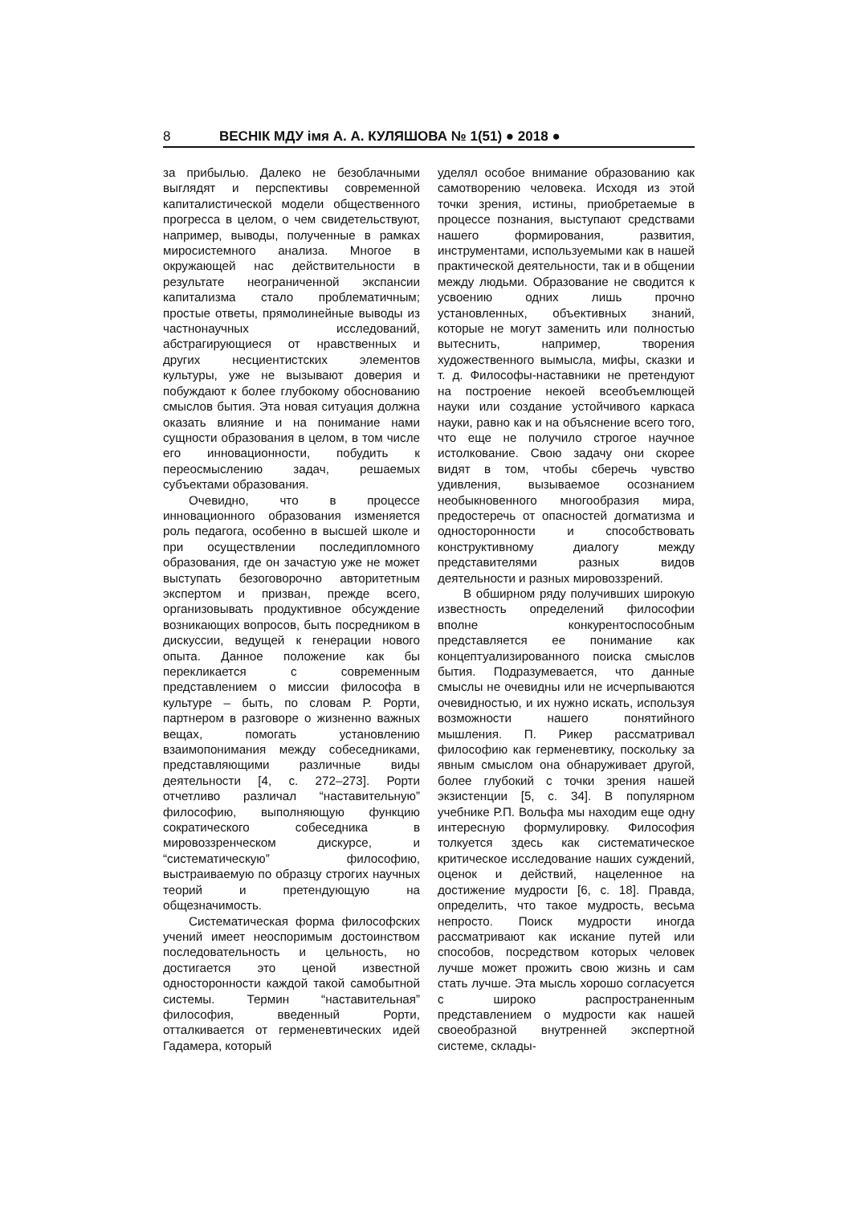8 ВЕСНІК МДУ імя А. А. КУЛЯШОВА № 1(51) ● 2018 ●
за прибылью. Далеко не безоблачными выглядят и перспективы современной капиталистической модели общественного прогресса в целом, о чем свидетельствуют, например, выводы, полученные в рамках миросистемного анализа. Многое в окружающей нас действительности в результате неограниченной экспансии капитализма стало проблематичным; простые ответы, прямолинейные выводы из частнонаучных исследований, абстрагирующиеся от нравственных и других несциентистских элементов культуры, уже не вызывают доверия и побуждают к более глубокому обоснованию смыслов бытия. Эта новая ситуация должна оказать влияние и на понимание нами сущности образования в целом, в том числе его инновационности, побудить к переосмыслению задач, решаемых субъектами образования.
Очевидно, что в процессе инновационного образования изменяется роль педагога, особенно в высшей школе и при осуществлении последипломного образования, где он зачастую уже не может выступать безоговорочно авторитетным экспертом и призван, прежде всего, организовывать продуктивное обсуждение возникающих вопросов, быть посредником в дискуссии, ведущей к генерации нового опыта. Данное положение как бы перекликается с современным представлением о миссии философа в культуре – быть, по словам Р. Рорти, партнером в разговоре о жизненно важных вещах, помогать установлению взаимопонимания между собеседниками, представляющими различные виды деятельности [4, с. 272–273]. Рорти отчетливо различал “наставительную” философию, выполняющую функцию сократического собеседника в мировоззренческом дискурсе, и “систематическую” философию, выстраиваемую по образцу строгих научных теорий и претендующую на общезначимость.
Систематическая форма философских учений имеет неоспоримым достоинством последовательность и цельность, но достигается это ценой известной односторонности каждой такой самобытной системы. Термин “наставительная” философия, введенный Рорти, отталкивается от герменевтических идей Гадамера, который
уделял особое внимание образованию как самотворению человека. Исходя из этой точки зрения, истины, приобретаемые в процессе познания, выступают средствами нашего формирования, развития, инструментами, используемыми как в нашей практической деятельности, так и в общении между людьми. Образование не сводится к усвоению одних лишь прочно установленных, объективных знаний, которые не могут заменить или полностью вытеснить, например, творения художественного вымысла, мифы, сказки и т. д. Философы-наставники не претендуют на построение некоей всеобъемлющей науки или создание устойчивого каркаса науки, равно как и на объяснение всего того, что еще не получило строгое научное истолкование. Свою задачу они скорее видят в том, чтобы сберечь чувство удивления, вызываемое осознанием необыкновенного многообразия мира, предостеречь от опасностей догматизма и односторонности и способствовать конструктивному диалогу между представителями разных видов деятельности и разных мировоззрений.
В обширном ряду получивших широкую известность определений философии вполне конкурентоспособным представляется ее понимание как концептуализированного поиска смыслов бытия. Подразумевается, что данные смыслы не очевидны или не исчерпываются очевидностью, и их нужно искать, используя возможности нашего понятийного мышления. П. Рикер рассматривал философию как герменевтику, поскольку за явным смыслом она обнаруживает другой, более глубокий с точки зрения нашей экзистенции [5, с. 34]. В популярном учебнике Р.П. Вольфа мы находим еще одну интересную формулировку. Философия толкуется здесь как систематическое критическое исследование наших суждений, оценок и действий, нацеленное на достижение мудрости [6, с. 18]. Правда, определить, что такое мудрость, весьма непросто. Поиск мудрости иногда рассматривают как искание путей или способов, посредством которых человек лучше может прожить свою жизнь и сам стать лучше. Эта мысль хорошо согласуется с широко распространенным представлением о мудрости как нашей своеобразной внутренней экспертной системе, склады-